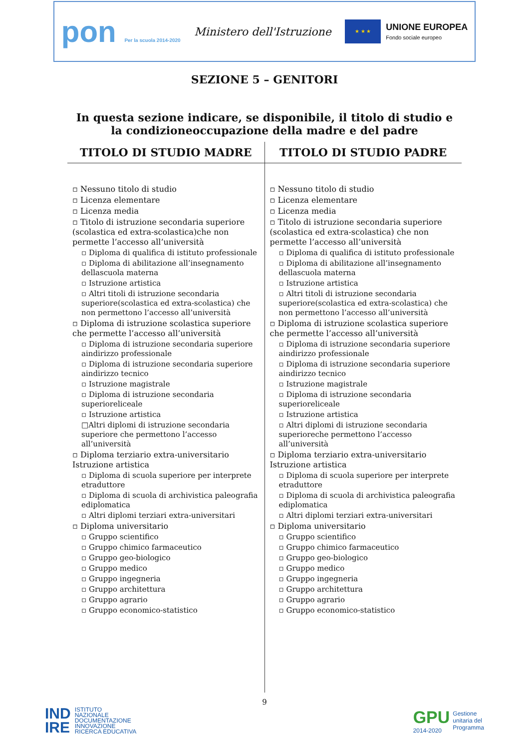pon Per la scuola 2014-2020
Ministero dell'Istruzione
★ ★ ★
UNIONE EUROPEA
Fondo sociale europeo
SEZIONE 5 – GENITORI
In questa sezione indicare, se disponibile, il titolo di studio e la condizioneoccupazione della madre e del padre
| TITOLO DI STUDIO MADRE | TITOLO DI STUDIO PADRE |
| --- | --- |
| ▫ Nessuno titolo di studio ▫ Licenza elementare ▫ Licenza media ▫ Titolo di istruzione secondaria superiore (scolastica ed extra-scolastica)che non permette l’accesso all’università ▫ Diploma di qualifica di istituto professionale ▫ Diploma di abilitazione all’insegnamento dellascuola materna ▫ Istruzione artistica ▫ Altri titoli di istruzione secondaria superiore(scolastica ed extra-scolastica) che non permettono l’accesso all’università ▫ Diploma di istruzione scolastica superiore che permette l’accesso all’università ▫ Diploma di istruzione secondaria superiore aindirizzo professionale ▫ Diploma di istruzione secondaria superiore aindirizzo tecnico ▫ Istruzione magistrale ▫ Diploma di istruzione secondaria superioreliceale ▫ Istruzione artistica □Altri diplomi di istruzione secondaria superiore che permettono l’accesso all’università ▫ Diploma terziario extra-universitario Istruzione artistica ▫ Diploma di scuola superiore per interprete etraduttore ▫ Diploma di scuola di archivistica paleografia ediplomatica ▫ Altri diplomi terziari extra-universitari ▫ Diploma universitario ▫ Gruppo scientifico ▫ Gruppo chimico farmaceutico ▫ Gruppo geo-biologico ▫ Gruppo medico ▫ Gruppo ingegneria ▫ Gruppo architettura ▫ Gruppo agrario ▫ Gruppo economico-statistico | ▫ Nessuno titolo di studio ▫ Licenza elementare ▫ Licenza media ▫ Titolo di istruzione secondaria superiore (scolastica ed extra-scolastica) che non permette l’accesso all’università ▫ Diploma di qualifica di istituto professionale ▫ Diploma di abilitazione all’insegnamento dellascuola materna ▫ Istruzione artistica ▫ Altri titoli di istruzione secondaria superiore(scolastica ed extra-scolastica) che non permettono l’accesso all’università ▫ Diploma di istruzione scolastica superiore che permette l’accesso all’università ▫ Diploma di istruzione secondaria superiore aindirizzo professionale ▫ Diploma di istruzione secondaria superiore aindirizzo tecnico ▫ Istruzione magistrale ▫ Diploma di istruzione secondaria superioreliceale ▫ Istruzione artistica ▫ Altri diplomi di istruzione secondaria superioreche permettono l’accesso all’università ▫ Diploma terziario extra-universitario Istruzione artistica ▫ Diploma di scuola superiore per interprete etraduttore ▫ Diploma di scuola di archivistica paleografia ediplomatica ▫ Altri diplomi terziari extra-universitari ▫ Diploma universitario ▫ Gruppo scientifico ▫ Gruppo chimico farmaceutico ▫ Gruppo geo-biologico ▫ Gruppo medico ▫ Gruppo ingegneria ▫ Gruppo architettura ▫ Gruppo agrario ▫ Gruppo economico-statistico |
9
IND
IRE ISTITUTO
NAZIONALE
DOCUMENTAZIONE
INNOVAZIONE
RICERCA EDUCATIVA
GPU
2014-2020
Gestione
unitaria del
Programma